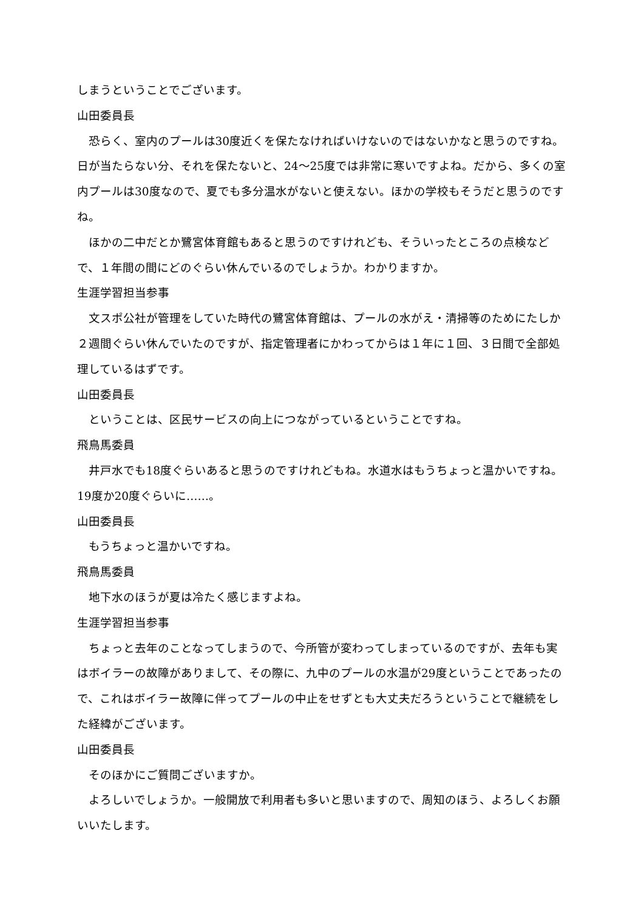しまうということでございます。
山田委員長
恐らく、室内のプールは30度近くを保たなければいけないのではないかなと思うのですね。日が当たらない分、それを保たないと、24～25度では非常に寒いですよね。だから、多くの室内プールは30度なので、夏でも多分温水がないと使えない。ほかの学校もそうだと思うのですね。
ほかの二中だとか鷺宮体育館もあると思うのですけれども、そういったところの点検などで、１年間の間にどのぐらい休んでいるのでしょうか。わかりますか。
生涯学習担当参事
文スポ公社が管理をしていた時代の鷺宮体育館は、プールの水がえ・清掃等のためにたしか２週間ぐらい休んでいたのですが、指定管理者にかわってからは１年に１回、３日間で全部処理しているはずです。
山田委員長
ということは、区民サービスの向上につながっているということですね。
飛鳥馬委員
井戸水でも18度ぐらいあると思うのですけれどもね。水道水はもうちょっと温かいですね。19度か20度ぐらいに……。
山田委員長
もうちょっと温かいですね。
飛鳥馬委員
地下水のほうが夏は冷たく感じますよね。
生涯学習担当参事
ちょっと去年のことなってしまうので、今所管が変わってしまっているのですが、去年も実はボイラーの故障がありまして、その際に、九中のプールの水温が29度ということであったので、これはボイラー故障に伴ってプールの中止をせずとも大丈夫だろうということで継続をした経緯がございます。
山田委員長
そのほかにご質問ございますか。
よろしいでしょうか。一般開放で利用者も多いと思いますので、周知のほう、よろしくお願いいたします。